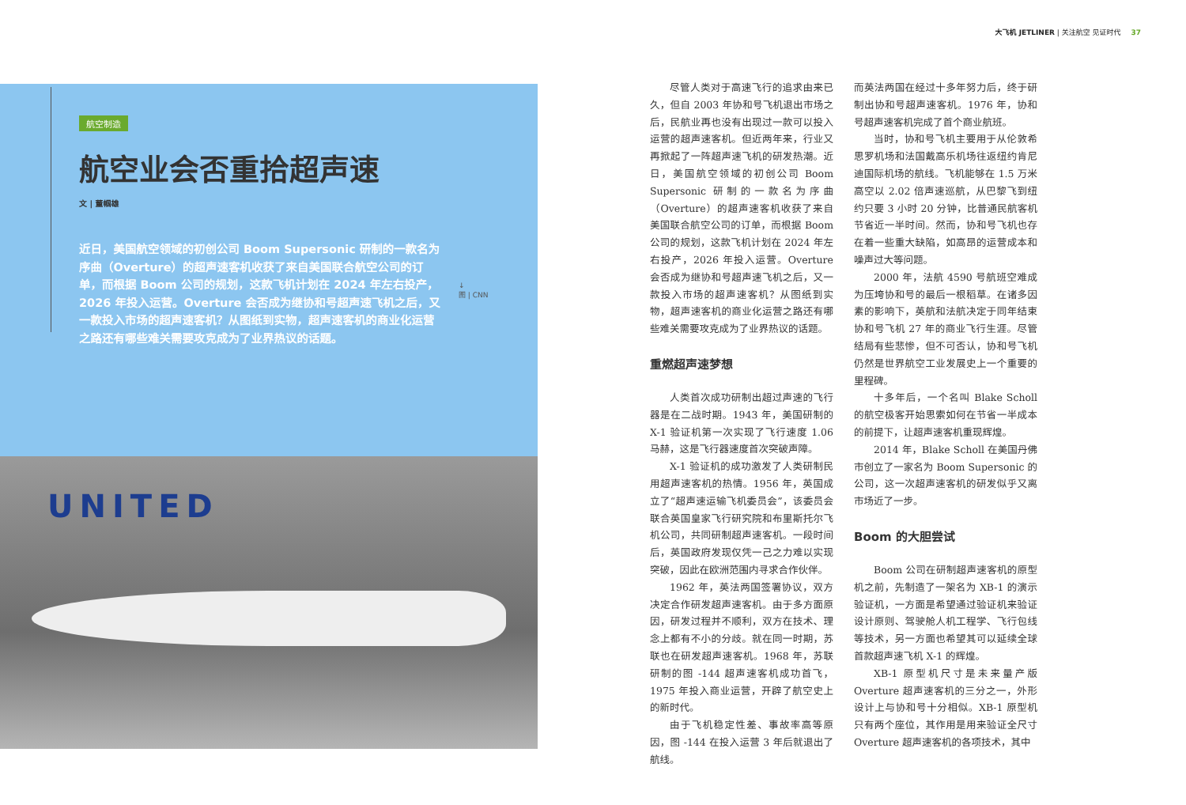大飞机 JETLINER | 关注航空 见证时代 37
航空制造
航空业会否重拾超声速
文 | 董帼雄
近日，美国航空领域的初创公司 Boom Supersonic 研制的一款名为序曲（Overture）的超声速客机收获了来自美国联合航空公司的订单，而根据 Boom 公司的规划，这款飞机计划在 2024 年左右投产，2026 年投入运营。Overture 会否成为继协和号超声速飞机之后，又一款投入市场的超声速客机？从图纸到实物，超声速客机的商业化运营之路还有哪些难关需要攻克成为了业界热议的话题。
↓
图 | CNN
UNITED
尽管人类对于高速飞行的追求由来已久，但自 2003 年协和号飞机退出市场之后，民航业再也没有出现过一款可以投入运营的超声速客机。但近两年来，行业又再掀起了一阵超声速飞机的研发热潮。近日，美国航空领域的初创公司 Boom Supersonic 研制的一款名为序曲（Overture）的超声速客机收获了来自美国联合航空公司的订单，而根据 Boom 公司的规划，这款飞机计划在 2024 年左右投产，2026 年投入运营。Overture 会否成为继协和号超声速飞机之后，又一款投入市场的超声速客机？从图纸到实物，超声速客机的商业化运营之路还有哪些难关需要攻克成为了业界热议的话题。
重燃超声速梦想
人类首次成功研制出超过声速的飞行器是在二战时期。1943 年，美国研制的 X-1 验证机第一次实现了飞行速度 1.06 马赫，这是飞行器速度首次突破声障。
X-1 验证机的成功激发了人类研制民用超声速客机的热情。1956 年，英国成立了“超声速运输飞机委员会”，该委员会联合英国皇家飞行研究院和布里斯托尔飞机公司，共同研制超声速客机。一段时间后，英国政府发现仅凭一己之力难以实现突破，因此在欧洲范围内寻求合作伙伴。
1962 年，英法两国签署协议，双方决定合作研发超声速客机。由于多方面原因，研发过程并不顺利，双方在技术、理念上都有不小的分歧。就在同一时期，苏联也在研发超声速客机。1968 年，苏联研制的图 -144 超声速客机成功首飞，1975 年投入商业运营，开辟了航空史上的新时代。
由于飞机稳定性差、事故率高等原因，图 -144 在投入运营 3 年后就退出了航线。
而英法两国在经过十多年努力后，终于研制出协和号超声速客机。1976 年，协和号超声速客机完成了首个商业航班。
当时，协和号飞机主要用于从伦敦希思罗机场和法国戴高乐机场往返纽约肯尼迪国际机场的航线。飞机能够在 1.5 万米高空以 2.02 倍声速巡航，从巴黎飞到纽约只要 3 小时 20 分钟，比普通民航客机节省近一半时间。然而，协和号飞机也存在着一些重大缺陷，如高昂的运营成本和噪声过大等问题。
2000 年，法航 4590 号航班空难成为压垮协和号的最后一根稻草。在诸多因素的影响下，英航和法航决定于同年结束协和号飞机 27 年的商业飞行生涯。尽管结局有些悲惨，但不可否认，协和号飞机仍然是世界航空工业发展史上一个重要的里程碑。
十多年后，一个名叫 Blake Scholl 的航空极客开始思索如何在节省一半成本的前提下，让超声速客机重现辉煌。
2014 年，Blake Scholl 在美国丹佛市创立了一家名为 Boom Supersonic 的公司，这一次超声速客机的研发似乎又离市场近了一步。
Boom 的大胆尝试
Boom 公司在研制超声速客机的原型机之前，先制造了一架名为 XB-1 的演示验证机，一方面是希望通过验证机来验证设计原则、驾驶舱人机工程学、飞行包线等技术，另一方面也希望其可以延续全球首款超声速飞机 X-1 的辉煌。
XB-1 原型机尺寸是未来量产版 Overture 超声速客机的三分之一，外形设计上与协和号十分相似。XB-1 原型机只有两个座位，其作用是用来验证全尺寸 Overture 超声速客机的各项技术，其中